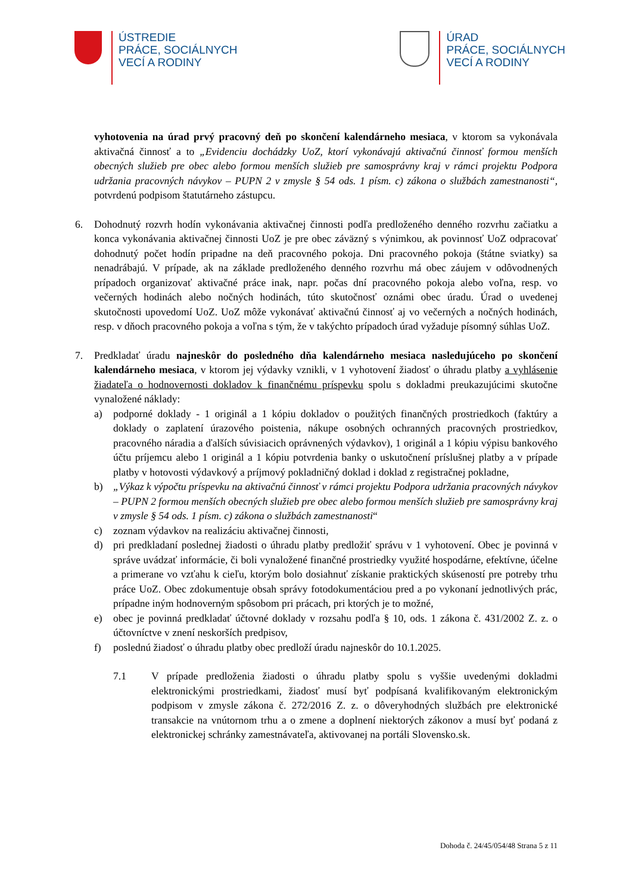ÚSTREDIE
PRÁCE, SOCIÁLNYCH
VECÍ A RODINY
ÚRAD
PRÁCE, SOCIÁLNYCH
VECÍ A RODINY
vyhotovenia na úrad prvý pracovný deň po skončení kalendárneho mesiaca, v ktorom sa vykonávala aktivačná činnosť a to „Evidenciu dochádzky UoZ, ktorí vykonávajú aktivačnú činnosť formou menších obecných služieb pre obec alebo formou menších služieb pre samosprávny kraj v rámci projektu Podpora udržania pracovných návykov – PUPN 2 v zmysle § 54 ods. 1 písm. c) zákona o službách zamestnanosti“, potvrdenú podpisom štatutárneho zástupcu.
6. Dohodnutý rozvrh hodín vykonávania aktivačnej činnosti podľa predloženého denného rozvrhu začiatku a konca vykonávania aktivačnej činnosti UoZ je pre obec záväzný s výnimkou, ak povinnosť UoZ odpracovať dohodnutý počet hodín pripadne na deň pracovného pokoja. Dni pracovného pokoja (štátne sviatky) sa nenadrábajú. V prípade, ak na základe predloženého denného rozvrhu má obec záujem v odôvodnených prípadoch organizovať aktivačné práce inak, napr. počas dní pracovného pokoja alebo voľna, resp. vo večerných hodinách alebo nočných hodinách, túto skutočnosť oznámi obec úradu. Úrad o uvedenej skutočnosti upovedomí UoZ. UoZ môže vykonávať aktivačnú činnosť aj vo večerných a nočných hodinách, resp. v dňoch pracovného pokoja a voľna s tým, že v takýchto prípadoch úrad vyžaduje písomný súhlas UoZ.
7. Predkladať úradu najneskôr do posledného dňa kalendárneho mesiaca nasledujúceho po skončení kalendárneho mesiaca, v ktorom jej výdavky vznikli, v 1 vyhotovení žiadosť o úhradu platby a vyhlásenie žiadateľa o hodnovernosti dokladov k finančnému príspevku spolu s dokladmi preukazujúcimi skutočne vynaložené náklady:
a) podporné doklady - 1 originál a 1 kópiu dokladov o použitých finančných prostriedkoch (faktúry a doklady o zaplatení úrazového poistenia, nákupe osobných ochranných pracovných prostriedkov, pracovného náradia a ďalších súvisiacich oprávnených výdavkov), 1 originál a 1 kópiu výpisu bankového účtu príjemcu alebo 1 originál a 1 kópiu potvrdenia banky o uskutočnení príslušnej platby a v prípade platby v hotovosti výdavkový a príjmový pokladničný doklad i doklad z registračnej pokladne,
b) „Výkaz k výpočtu príspevku na aktivačnú činnosť v rámci projektu Podpora udržania pracovných návykov – PUPN 2 formou menších obecných služieb pre obec alebo formou menších služieb pre samosprávny kraj v zmysle § 54 ods. 1 písm. c) zákona o službách zamestnanosti“
c) zoznam výdavkov na realizáciu aktivačnej činnosti,
d) pri predkladaní poslednej žiadosti o úhradu platby predložiť správu v 1 vyhotovení. Obec je povinná v správe uvádzať informácie, či boli vynaložené finančné prostriedky využité hospodárne, efektívne, účelne a primerane vo vzťahu k cieľu, ktorým bolo dosiahnuť získanie praktických skúseností pre potreby trhu práce UoZ. Obec zdokumentuje obsah správy fotodokumentáciou pred a po vykonaní jednotlivých prác, prípadne iným hodnoverným spôsobom pri prácach, pri ktorých je to možné,
e) obec je povinná predkladať účtovné doklady v rozsahu podľa § 10, ods. 1 zákona č. 431/2002 Z. z. o účtovníctve v znení neskorších predpisov,
f) poslednú žiadosť o úhradu platby obec predloží úradu najneskôr do 10.1.2025.
7.1 V prípade predloženia žiadosti o úhradu platby spolu s vyššie uvedenými dokladmi elektronickými prostriedkami, žiadosť musí byť podpísaná kvalifikovaným elektronickým podpisom v zmysle zákona č. 272/2016 Z. z. o dôveryhodných službách pre elektronické transakcie na vnútornom trhu a o zmene a doplnení niektorých zákonov a musí byť podaná z elektronickej schránky zamestnávateľa, aktivovanej na portáli Slovensko.sk.
Dohoda č. 24/45/054/48 Strana 5 z 11